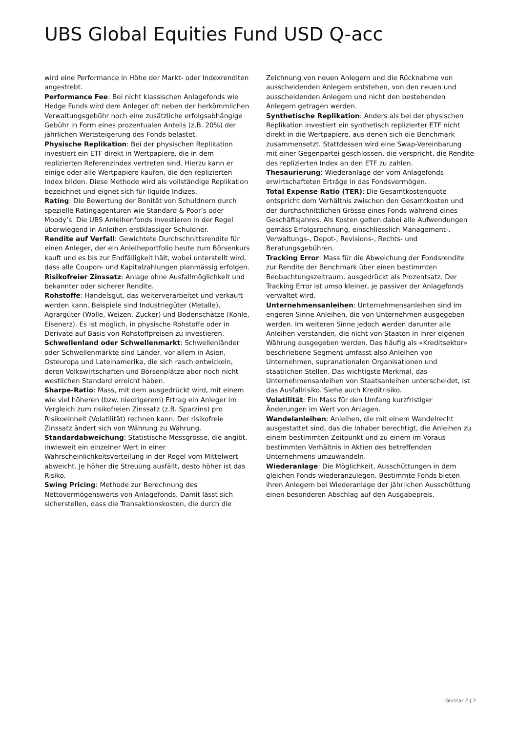UBS Global Equities Fund USD Q-acc
wird eine Performance in Höhe der Markt- oder Indexrenditen angestrebt.
Performance Fee: Bei nicht klassischen Anlagefonds wie Hedge Funds wird dem Anleger oft neben der herkömmlichen Verwaltungsgebühr noch eine zusätzliche erfolgsabhängige Gebühr in Form eines prozentualen Anteils (z.B. 20%) der jährlichen Wertsteigerung des Fonds belastet.
Physische Replikation: Bei der physischen Replikation investiert ein ETF direkt in Wertpapiere, die in dem replizierten Referenzindex vertreten sind. Hierzu kann er einige oder alle Wertpapiere kaufen, die den replizierten Index bilden. Diese Methode wird als vollständige Replikation bezeichnet und eignet sich für liquide Indizes.
Rating: Die Bewertung der Bonität von Schuldnern durch spezielle Ratingagenturen wie Standard & Poor’s oder Moody’s. Die UBS Anleihenfonds investieren in der Regel überwiegend in Anleihen erstklassiger Schuldner.
Rendite auf Verfall: Gewichtete Durchschnittsrendite für einen Anleger, der ein Anleiheportfolio heute zum Börsenkurs kauft und es bis zur Endfälligkeit hält, wobei unterstellt wird, dass alle Coupon- und Kapitalzahlungen planmässig erfolgen.
Risikofreier Zinssatz: Anlage ohne Ausfallmöglichkeit und bekannter oder sicherer Rendite.
Rohstoffe: Handelsgut, das weiterverarbeitet und verkauft werden kann. Beispiele sind Industriegüter (Metalle), Agrargüter (Wolle, Weizen, Zucker) und Bodenschätze (Kohle, Eisenerz). Es ist möglich, in physische Rohstoffe oder in Derivate auf Basis von Rohstoffpreisen zu investieren.
Schwellenland oder Schwellenmarkt: Schwellenländer oder Schwellenmärkte sind Länder, vor allem in Asien, Osteuropa und Lateinamerika, die sich rasch entwickeln, deren Volkswirtschaften und Börsenplätze aber noch nicht westlichen Standard erreicht haben.
Sharpe-Ratio: Mass, mit dem ausgedrückt wird, mit einem wie viel höheren (bzw. niedrigerem) Ertrag ein Anleger im Vergleich zum risikofreien Zinssatz (z.B. Sparzins) pro Risikoeinheit (Volatilität) rechnen kann. Der risikofreie Zinssatz ändert sich von Währung zu Währung.
Standardabweichung: Statistische Messgrösse, die angibt, inwieweit ein einzelner Wert in einer Wahrscheinlichkeitsverteilung in der Regel vom Mittelwert abweicht. Je höher die Streuung ausfällt, desto höher ist das Risiko.
Swing Pricing: Methode zur Berechnung des Nettovermögenswerts von Anlagefonds. Damit lässt sich sicherstellen, dass die Transaktionskosten, die durch die
Zeichnung von neuen Anlegern und die Rücknahme von ausscheidenden Anlegern entstehen, von den neuen und ausscheidenden Anlegern und nicht den bestehenden Anlegern getragen werden.
Synthetische Replikation: Anders als bei der physischen Replikation investiert ein synthetisch replizierter ETF nicht direkt in die Wertpapiere, aus denen sich die Benchmark zusammensetzt. Stattdessen wird eine Swap-Vereinbarung mit einer Gegenpartei geschlossen, die verspricht, die Rendite des replizierten Index an den ETF zu zahlen.
Thesaurierung: Wiederanlage der vom Anlagefonds erwirtschafteten Erträge in das Fondsvermögen.
Total Expense Ratio (TER): Die Gesamtkostenquote entspricht dem Verhältnis zwischen den Gesamtkosten und der durchschnittlichen Grösse eines Fonds während eines Geschäftsjahres. Als Kosten gelten dabei alle Aufwendungen gemäss Erfolgsrechnung, einschliesslich Management-, Verwaltungs-, Depot-, Revisions-, Rechts- und Beratungsgebühren.
Tracking Error: Mass für die Abweichung der Fondsrendite zur Rendite der Benchmark über einen bestimmten Beobachtungszeitraum, ausgedrückt als Prozentsatz. Der Tracking Error ist umso kleiner, je passiver der Anlagefonds verwaltet wird.
Unternehmensanleihen: Unternehmensanleihen sind im engeren Sinne Anleihen, die von Unternehmen ausgegeben werden. Im weiteren Sinne jedoch werden darunter alle Anleihen verstanden, die nicht von Staaten in ihrer eigenen Währung ausgegeben werden. Das häufig als «Kreditsektor» beschriebene Segment umfasst also Anleihen von Unternehmen, supranationalen Organisationen und staatlichen Stellen. Das wichtigste Merkmal, das Unternehmensanleihen von Staatsanleihen unterscheidet, ist das Ausfallrisiko. Siehe auch Kreditrisiko.
Volatilität: Ein Mass für den Umfang kurzfristiger Änderungen im Wert von Anlagen.
Wandelanleihen: Anleihen, die mit einem Wandelrecht ausgestattet sind, das die Inhaber berechtigt, die Anleihen zu einem bestimmten Zeitpunkt und zu einem im Voraus bestimmten Verhältnis in Aktien des betreffenden Unternehmens umzuwandeln.
Wiederanlage: Die Möglichkeit, Ausschüttungen in dem gleichen Fonds wiederanzulegen. Bestimmte Fonds bieten ihren Anlegern bei Wiederanlage der jährlichen Ausschüttung einen besonderen Abschlag auf den Ausgabepreis.
Glossar 2 ¦ 2